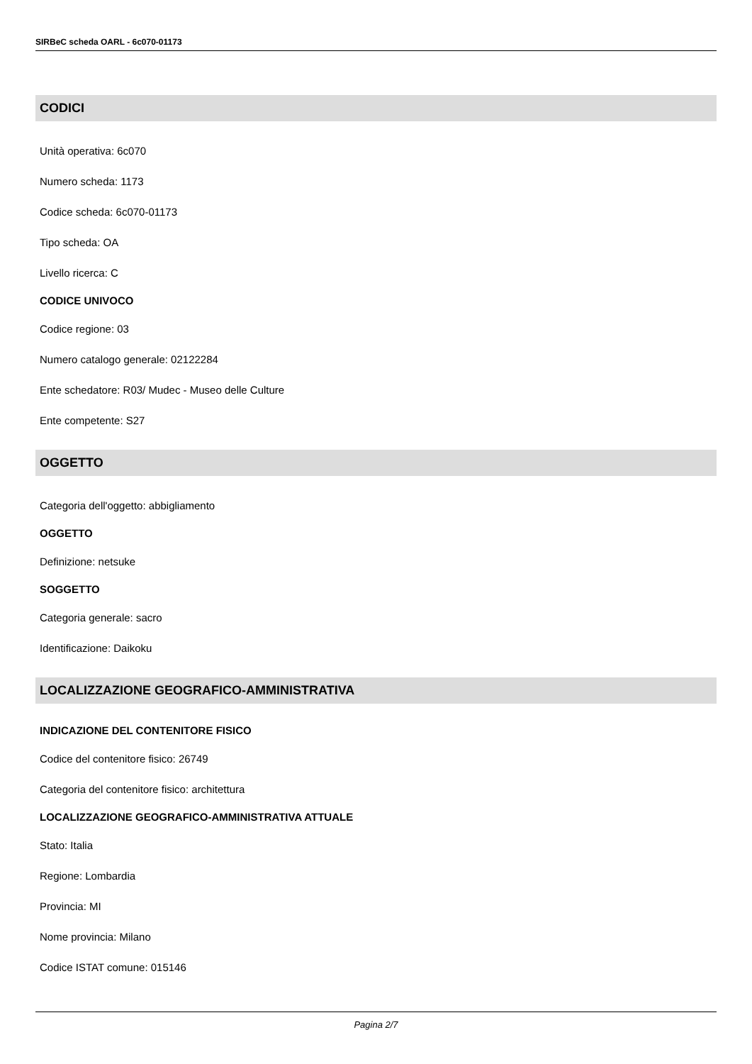SIRBeC scheda OARL - 6c070-01173
CODICI
Unità operativa: 6c070
Numero scheda: 1173
Codice scheda: 6c070-01173
Tipo scheda: OA
Livello ricerca: C
CODICE UNIVOCO
Codice regione: 03
Numero catalogo generale: 02122284
Ente schedatore: R03/ Mudec - Museo delle Culture
Ente competente: S27
OGGETTO
Categoria dell'oggetto: abbigliamento
OGGETTO
Definizione: netsuke
SOGGETTO
Categoria generale: sacro
Identificazione: Daikoku
LOCALIZZAZIONE GEOGRAFICO-AMMINISTRATIVA
INDICAZIONE DEL CONTENITORE FISICO
Codice del contenitore fisico: 26749
Categoria del contenitore fisico: architettura
LOCALIZZAZIONE GEOGRAFICO-AMMINISTRATIVA ATTUALE
Stato: Italia
Regione: Lombardia
Provincia: MI
Nome provincia: Milano
Codice ISTAT comune: 015146
Pagina 2/7